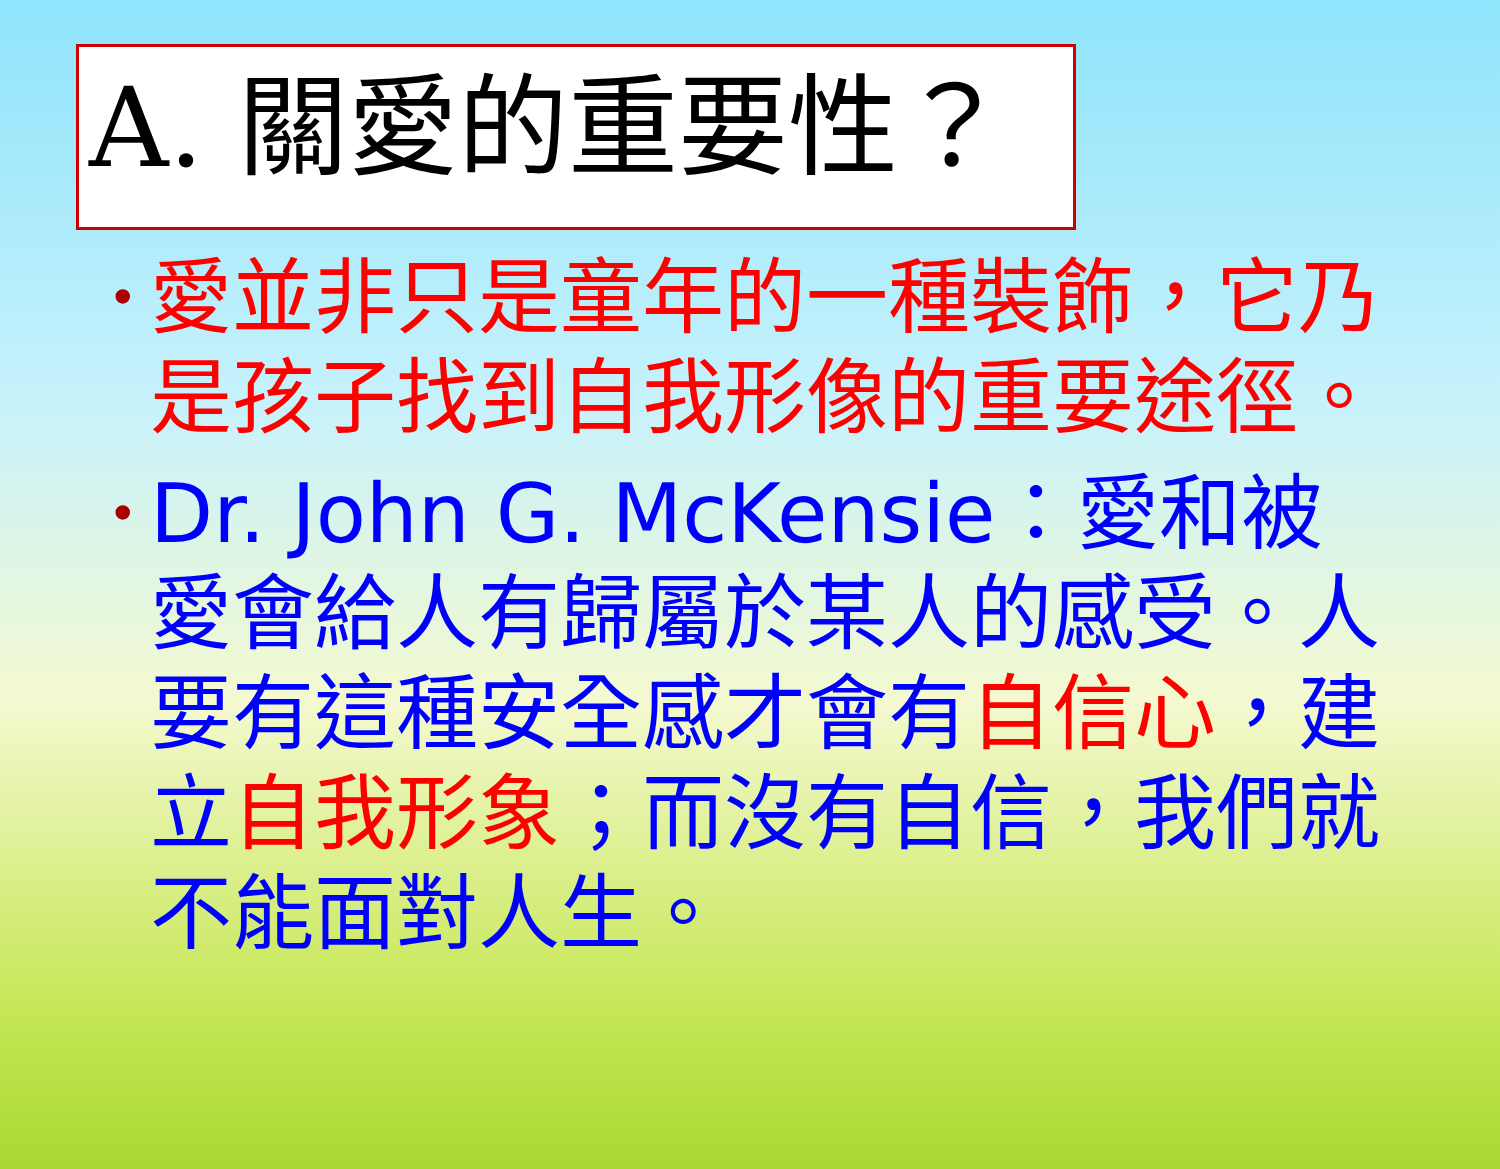A. 關愛的重要性？
• 愛並非只是童年的一種裝飾，它乃是孩子找到自我形像的重要途徑。
• Dr. John G. McKensie：愛和被愛會給人有歸屬於某人的感受。人要有這種安全感才會有自信心，建立自我形象；而沒有自信，我們就不能面對人生。